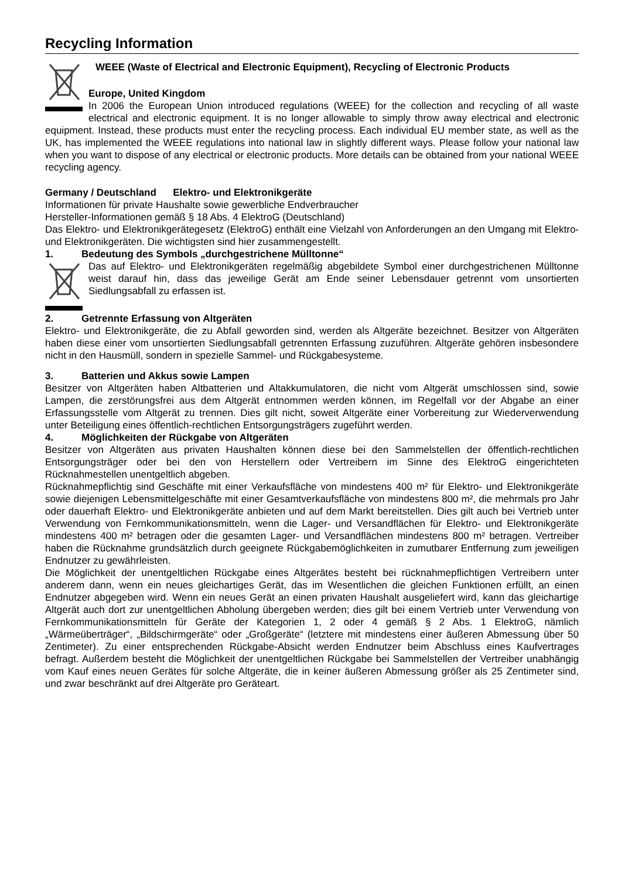Recycling Information
WEEE (Waste of Electrical and Electronic Equipment), Recycling of Electronic Products
Europe, United Kingdom
In 2006 the European Union introduced regulations (WEEE) for the collection and recycling of all waste electrical and electronic equipment. It is no longer allowable to simply throw away electrical and electronic equipment. Instead, these products must enter the recycling process. Each individual EU member state, as well as the UK, has implemented the WEEE regulations into national law in slightly different ways. Please follow your national law when you want to dispose of any electrical or electronic products. More details can be obtained from your national WEEE recycling agency.
Germany / Deutschland Elektro- und Elektronikgeräte
Informationen für private Haushalte sowie gewerbliche Endverbraucher
Hersteller-Informationen gemäß § 18 Abs. 4 ElektroG (Deutschland)
Das Elektro- und Elektronikgerätegesetz (ElektroG) enthält eine Vielzahl von Anforderungen an den Umgang mit Elektro- und Elektronikgeräten. Die wichtigsten sind hier zusammengestellt.
1. Bedeutung des Symbols „durchgestrichene Mülltonne“
Das auf Elektro- und Elektronikgeräten regelmäßig abgebildete Symbol einer durchgestrichenen Mülltonne weist darauf hin, dass das jeweilige Gerät am Ende seiner Lebensdauer getrennt vom unsortierten Siedlungsabfall zu erfassen ist.
2. Getrennte Erfassung von Altgeräten
Elektro- und Elektronikgeräte, die zu Abfall geworden sind, werden als Altgeräte bezeichnet. Besitzer von Altgeräten haben diese einer vom unsortierten Siedlungsabfall getrennten Erfassung zuzuführen. Altgeräte gehören insbesondere nicht in den Hausmüll, sondern in spezielle Sammel- und Rückgabesysteme.
3. Batterien und Akkus sowie Lampen
Besitzer von Altgeräten haben Altbatterien und Altakkumulatoren, die nicht vom Altgerät umschlossen sind, sowie Lampen, die zerstörungsfrei aus dem Altgerät entnommen werden können, im Regelfall vor der Abgabe an einer Erfassungsstelle vom Altgerät zu trennen. Dies gilt nicht, soweit Altgeräte einer Vorbereitung zur Wiederverwendung unter Beteiligung eines öffentlich-rechtlichen Entsorgungsträgers zugeführt werden.
4. Möglichkeiten der Rückgabe von Altgeräten
Besitzer von Altgeräten aus privaten Haushalten können diese bei den Sammelstellen der öffentlich-rechtlichen Entsorgungsträger oder bei den von Herstellern oder Vertreibern im Sinne des ElektroG eingerichteten Rücknahmestellen unentgeltlich abgeben.
Rücknahmepflichtig sind Geschäfte mit einer Verkaufsfläche von mindestens 400 m² für Elektro- und Elektronikgeräte sowie diejenigen Lebensmittelgeschäfte mit einer Gesamtverkaufsfläche von mindestens 800 m², die mehrmals pro Jahr oder dauerhaft Elektro- und Elektronikgeräte anbieten und auf dem Markt bereitstellen. Dies gilt auch bei Vertrieb unter Verwendung von Fernkommunikationsmitteln, wenn die Lager- und Versandflächen für Elektro- und Elektronikgeräte mindestens 400 m² betragen oder die gesamten Lager- und Versandflächen mindestens 800 m² betragen. Vertreiber haben die Rücknahme grundsätzlich durch geeignete Rückgabemöglichkeiten in zumutbarer Entfernung zum jeweiligen Endnutzer zu gewährleisten.
Die Möglichkeit der unentgeltlichen Rückgabe eines Altgerätes besteht bei rücknahmepflichtigen Vertreibern unter anderem dann, wenn ein neues gleichartiges Gerät, das im Wesentlichen die gleichen Funktionen erfüllt, an einen Endnutzer abgegeben wird. Wenn ein neues Gerät an einen privaten Haushalt ausgeliefert wird, kann das gleichartige Altgerät auch dort zur unentgeltlichen Abholung übergeben werden; dies gilt bei einem Vertrieb unter Verwendung von Fernkommunikationsmitteln für Geräte der Kategorien 1, 2 oder 4 gemäß § 2 Abs. 1 ElektroG, nämlich „Wärmeüberträger“, „Bildschirmgeräte“ oder „Großgeräte“ (letztere mit mindestens einer äußeren Abmessung über 50 Zentimeter). Zu einer entsprechenden Rückgabe-Absicht werden Endnutzer beim Abschluss eines Kaufvertrages befragt. Außerdem besteht die Möglichkeit der unentgeltlichen Rückgabe bei Sammelstellen der Vertreiber unabhängig vom Kauf eines neuen Gerätes für solche Altgeräte, die in keiner äußeren Abmessung größer als 25 Zentimeter sind, und zwar beschränkt auf drei Altgeräte pro Geräteart.